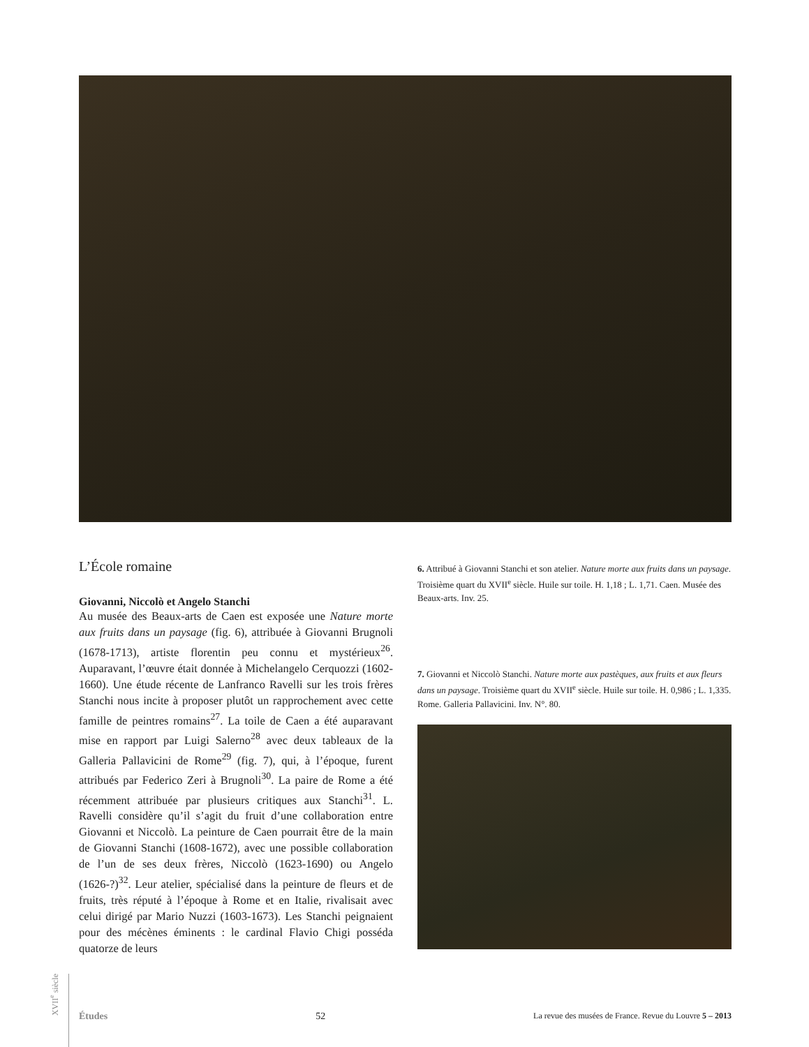L’École romaine
Giovanni, Niccolò et Angelo Stanchi
Au musée des Beaux-arts de Caen est exposée une Nature morte aux fruits dans un paysage (fig. 6), attribuée à Giovanni Brugnoli (1678-1713), artiste florentin peu connu et mystérieux<sup>26</sup>. Auparavant, l’œuvre était donnée à Michelangelo Cerquozzi (1602-1660). Une étude récente de Lanfranco Ravelli sur les trois frères Stanchi nous incite à proposer plutôt un rapprochement avec cette famille de peintres romains<sup>27</sup>. La toile de Caen a été auparavant mise en rapport par Luigi Salerno<sup>28</sup> avec deux tableaux de la Galleria Pallavicini de Rome<sup>29</sup> (fig. 7), qui, à l’époque, furent attribués par Federico Zeri à Brugnoli<sup>30</sup>. La paire de Rome a été récemment attribuée par plusieurs critiques aux Stanchi<sup>31</sup>. L. Ravelli considère qu’il s’agit du fruit d’une collaboration entre Giovanni et Niccolò. La peinture de Caen pourrait être de la main de Giovanni Stanchi (1608-1672), avec une possible collaboration de l’un de ses deux frères, Niccolò (1623-1690) ou Angelo (1626-?)<sup>32</sup>. Leur atelier, spécialisé dans la peinture de fleurs et de fruits, très réputé à l’époque à Rome et en Italie, rivalisait avec celui dirigé par Mario Nuzzi (1603-1673). Les Stanchi peignaient pour des mécènes éminents : le cardinal Flavio Chigi posséda quatorze de leurs
6. Attribué à Giovanni Stanchi et son atelier. Nature morte aux fruits dans un paysage. Troisième quart du XVII<sup>e</sup> siècle. Huile sur toile. H. 1,18 ; L. 1,71. Caen. Musée des Beaux-arts. Inv. 25.
7. Giovanni et Niccolò Stanchi. Nature morte aux pastèques, aux fruits et aux fleurs dans un paysage. Troisième quart du XVII<sup>e</sup> siècle. Huile sur toile. H. 0,986 ; L. 1,335. Rome. Galleria Pallavicini. Inv. N°. 80.
XVII<sup>e</sup> siècle
Études 52 La revue des musées de France. Revue du Louvre 5 – 2013